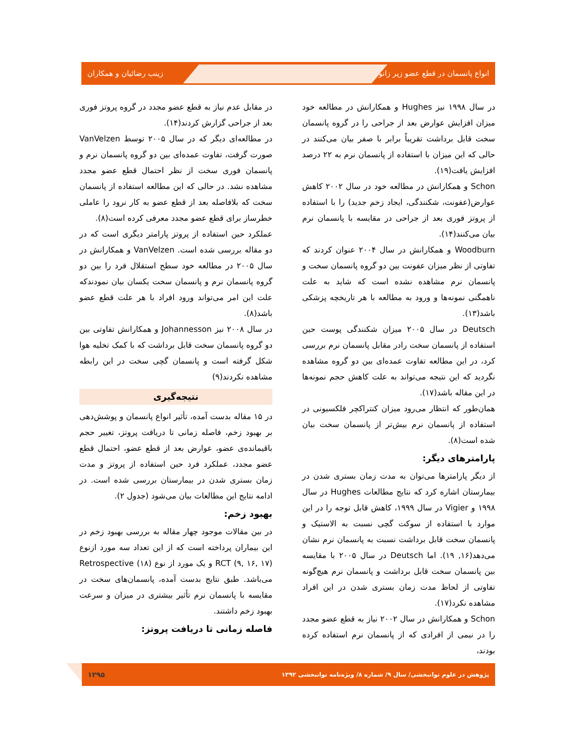انواع پانسمان در قطع عضو زیر زانو زینب رضائیان و همکاران
در سال ۱۹۹۸ نیز Hughes و همکارانش در مطالعه خود میزان افزایش عوارض بعد از جراحی را در گروه پانسمان سخت قابل برداشت تقریباً برابر با صفر بیان می‌کنند در حالی که این میزان با استفاده از پانسمان نرم به ۲۲ درصد افزایش یافت(۱۹).
Schon و همکارانش در مطالعه خود در سال ۲۰۰۲ کاهش عوارض(عفونت، شکنندگی، ایجاد زخم جدید) را با استفاده از پروتز فوری بعد از جراحی در مقایسه با پانسمان نرم بیان می‌کنند(۱۴).
Woodburn و همکارانش در سال ۲۰۰۴ عنوان کردند که تفاوتی از نظر میزان عفونت بین دو گروه پانسمان سخت و پانسمان نرم مشاهده نشده است که شاید به علت ناهمگنی نمونه‌ها و ورود به مطالعه با هر تاریخچه پزشکی باشد(۱۳).
Deutsch در سال ۲۰۰۵ میزان شکنندگی پوست حین استفاده از پانسمان سخت رادر مقابل پانسمان نرم بررسی کرد، در این مطالعه تفاوت عمده‌ای بین دو گروه مشاهده نگردید که این نتیجه می‌تواند به علت کاهش حجم نمونه‌ها در این مقاله باشد(۱۷).
همان‌طور که انتظار می‌رود میزان کنتراکچر فلکسیونی در استفاده از پانسمان نرم بیش‌تر از پانسمان سخت بیان شده است(۸).
پارامترهای دیگر:
از دیگر پارامترها می‌توان به مدت زمان بستری شدن در بیمارستان اشاره کرد که نتایج مطالعات Hughes در سال ۱۹۹۸ و Vigier در سال ۱۹۹۹، کاهش قابل توجه را در این موارد با استفاده از سوکت گچی نسبت به الاستیک و پانسمان سخت قابل برداشت نسبت به پانسمان نرم نشان می‌دهد(۱۶, ۱۹). اما Deutsch در سال ۲۰۰۵ با مقایسه بین پانسمان سخت قابل برداشت و پانسمان نرم هیچ‌گونه تفاوتی از لحاظ مدت زمان بستری شدن در این افراد مشاهده نکرد(۱۷).
Schon و همکارانش در سال ۲۰۰۲ نیاز به قطع عضو مجدد را در نیمی از افرادی که از پانسمان نرم استفاده کرده بودند،
در مقابل عدم نیاز به قطع عضو مجدد در گروه پروتز فوری بعد از جراحی گزارش کردند(۱۴).
در مطالعه‌ای دیگر که در سال ۲۰۰۵ توسط VanVelzen صورت گرفت، تفاوت عمده‌ای بین دو گروه پانسمان نرم و پانسمان فوری سخت از نظر احتمال قطع عضو مجدد مشاهده نشد. در حالی که این مطالعه استفاده از پانسمان سخت که بلافاصله بعد از قطع عضو به کار نرود را عاملی خطرساز برای قطع عضو مجدد معرفی کرده است(۸).
عملکرد حین استفاده از پروتز پارامتر دیگری است که در دو مقاله بررسی شده است. VanVelzen و همکارانش در سال ۲۰۰۵ در مطالعه خود سطح استقلال فرد را بین دو گروه پانسمان نرم و پانسمان سخت یکسان بیان نمودندکه علت این امر می‌تواند ورود افراد با هر علت قطع عضو باشد(۸).
در سال ۲۰۰۸ نیز Johannesson و همکارانش تفاوتی بین دو گروه پانسمان سخت قابل برداشت که با کمک تخلیه هوا شکل گرفته است و پانسمان گچی سخت در این رابطه مشاهده نکردند(۹)
نتیجه‌گیری
در ۱۵ مقاله بدست آمده، تأثیر انواع پانسمان و پوشش‌دهی بر بهبود زخم، فاصله زمانی تا دریافت پروتز، تغییر حجم باقیمانده‌ی عضو، عوارض بعد از قطع عضو، احتمال قطع عضو مجدد، عملکرد فرد حین استفاده از پروتز و مدت زمان بستری شدن در بیمارستان بررسی شده است. در ادامه نتایج این مطالعات بیان می‌شود (جدول ۲).
بهبود زخم:
در بین مقالات موجود چهار مقاله به بررسی بهبود زخم در این بیماران پرداخته است که از این تعداد سه مورد ازنوع RCT (۹, ۱۶, ۱۷) و یک مورد از نوع Retrospective (۱۸) می‌باشد. طبق نتایج بدست آمده، پانسمان‌های سخت در مقایسه با پانسمان نرم تأثیر بیشتری در میزان و سرعت بهبود زخم داشتند.
فاصله زمانی تا دریافت پروتز:
پژوهش در علوم توانبخشی/ سال ۹/ شماره ۸/ ویژه‌نامه توانبخشی ۱۳۹۲ ۱۲۹۵